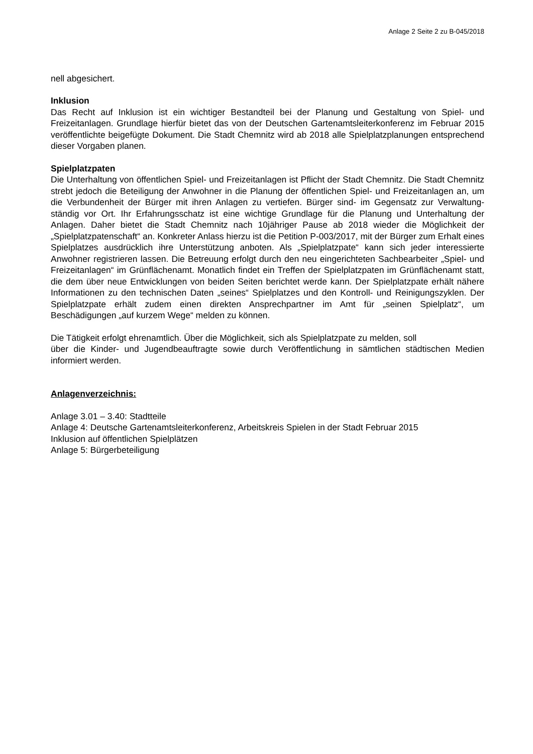Anlage 2 Seite 2 zu B-045/2018
nell abgesichert.
Inklusion
Das Recht auf Inklusion ist ein wichtiger Bestandteil bei der Planung und Gestaltung von Spiel- und Freizeitanlagen. Grundlage hierfür bietet das von der Deutschen Gartenamtsleiterkonferenz im Februar 2015 veröffentlichte beigefügte Dokument. Die Stadt Chemnitz wird ab 2018 alle Spiel­platzplanungen entsprechend dieser Vorgaben planen.
Spielplatzpaten
Die Unterhaltung von öffentlichen Spiel- und Freizeitanlagen ist Pflicht der Stadt Chemnitz. Die Stadt Chemnitz strebt jedoch die Beteiligung der Anwohner in die Planung der öffentlichen Spiel- und Freizeitanlagen an, um die Verbundenheit der Bürger mit ihren Anlagen zu vertiefen. Bürger sind- im Gegensatz zur Verwaltung- ständig vor Ort. Ihr Erfahrungsschatz ist eine wichtige Grund­lage für die Planung und Unterhaltung der Anlagen. Daher bietet die Stadt Chemnitz nach 10jähriger Pause ab 2018 wieder die Möglichkeit der „Spielplatzpatenschaft“ an. Konkreter Anlass hierzu ist die Petition P-003/2017, mit der Bürger zum Erhalt eines Spielplatzes ausdrücklich ihre Unterstützung anboten. Als „Spielplatzpate“ kann sich jeder interessierte Anwohner registrieren lassen. Die Betreuung erfolgt durch den neu eingerichteten Sachbearbeiter „Spiel- und Freizeitan­lagen“ im Grünflächenamt. Monatlich findet ein Treffen der Spielplatzpaten im Grünflächenamt statt, die dem über neue Entwicklungen von beiden Seiten berichtet werde kann. Der Spielplatzpa­te erhält nähere Informationen zu den technischen Daten „seines“ Spielplatzes und den Kontroll- und Reinigungszyklen. Der Spielplatzpate erhält zudem einen direkten Ansprechpartner im Amt für „seinen Spielplatz“, um Beschädigungen „auf kurzem Wege“ melden zu können.
Die Tätigkeit erfolgt ehrenamtlich. Über die Möglichkeit, sich als Spielplatzpate zu melden, soll
über die Kinder- und Jugendbeauftragte sowie durch Veröffentlichung in sämtlichen städtischen Medien informiert werden.
Anlagenverzeichnis:
Anlage 3.01 – 3.40: Stadtteile
Anlage 4: Deutsche Gartenamtsleiterkonferenz, Arbeitskreis Spielen in der Stadt Februar 2015
Inklusion auf öffentlichen Spielplätzen
Anlage 5: Bürgerbeteiligung